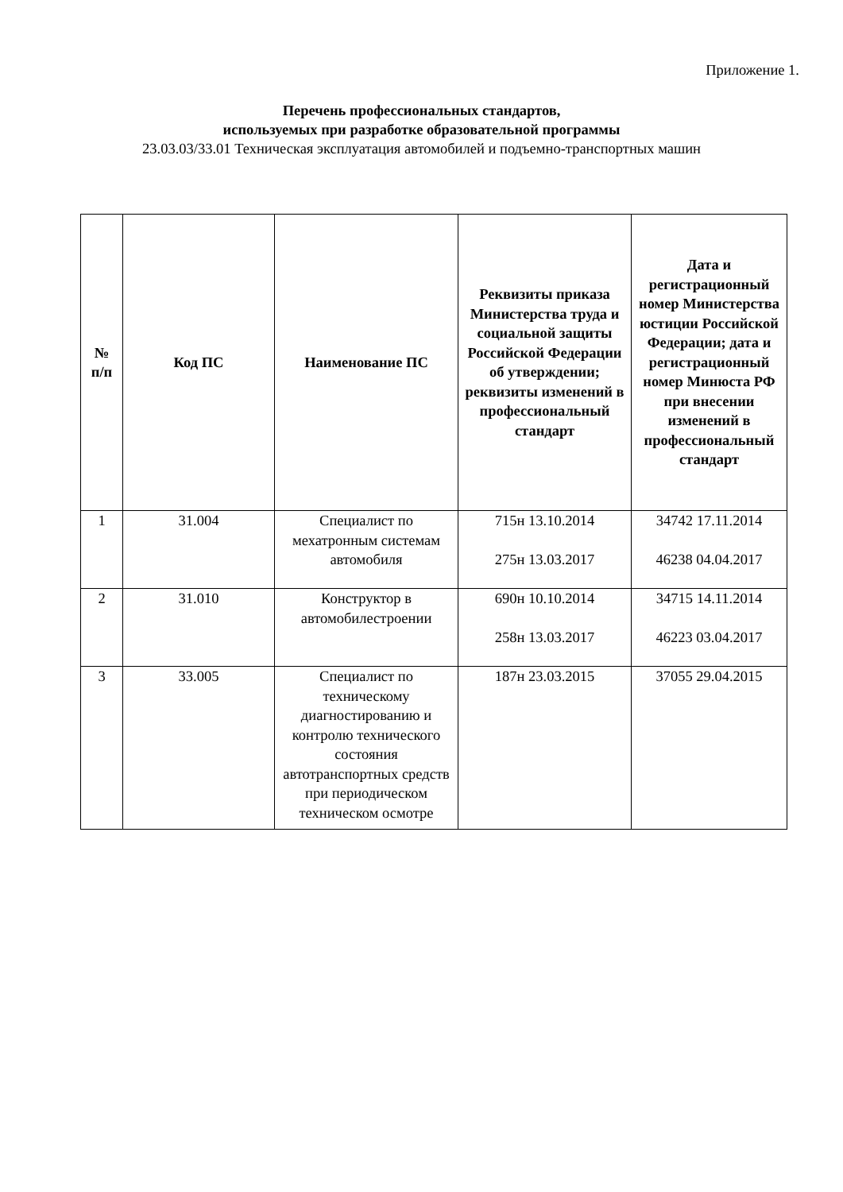Приложение 1.
Перечень профессиональных стандартов,
используемых при разработке образовательной программы
23.03.03/33.01 Техническая эксплуатация автомобилей и подъемно-транспортных машин
| № п/п | Код ПС | Наименование ПС | Реквизиты приказа Министерства труда и социальной защиты Российской Федерации об утверждении; реквизиты изменений в профессиональный стандарт | Дата и регистрационный номер Министерства юстиции Российской Федерации; дата и регистрационный номер Минюста РФ при внесении изменений в профессиональный стандарт |
| --- | --- | --- | --- | --- |
| 1 | 31.004 | Специалист по мехатронным системам автомобиля | 715н 13.10.2014 275н 13.03.2017 | 34742 17.11.2014 46238 04.04.2017 |
| 2 | 31.010 | Конструктор в автомобилестроении | 690н 10.10.2014 258н 13.03.2017 | 34715 14.11.2014 46223 03.04.2017 |
| 3 | 33.005 | Специалист по техническому диагностированию и контролю технического состояния автотранспортных средств при периодическом техническом осмотре | 187н 23.03.2015 | 37055 29.04.2015 |